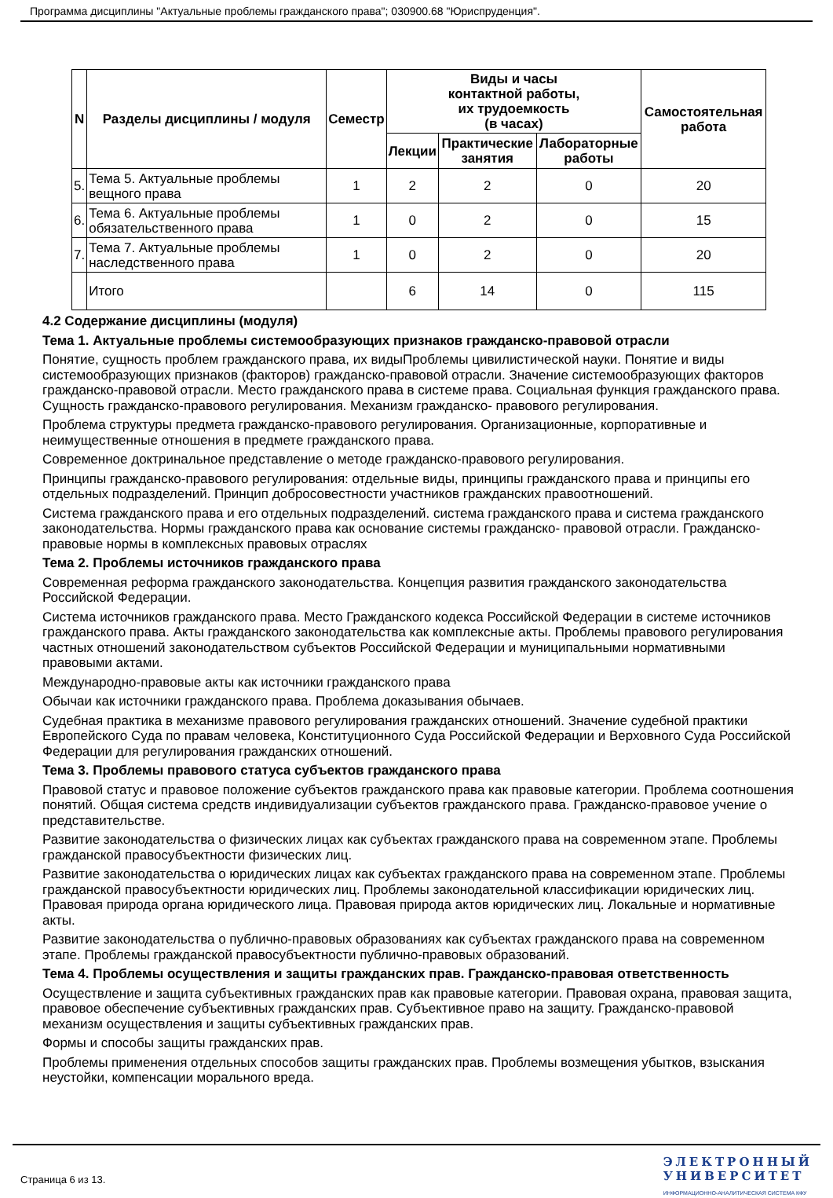Программа дисциплины "Актуальные проблемы гражданского права"; 030900.68 "Юриспруденция".
| N | Разделы дисциплины / модуля | Семестр | Виды и часы контактной работы, их трудоемкость (в часах) | | | Самостоятельная работа |
| --- | --- | --- | --- | --- | --- | --- |
| | | | Лекции | Практические занятия | Лабораторные работы | |
| 5. | Тема 5. Актуальные проблемы вещного права | 1 | 2 | 2 | 0 | 20 |
| 6. | Тема 6. Актуальные проблемы обязательственного права | 1 | 0 | 2 | 0 | 15 |
| 7. | Тема 7. Актуальные проблемы наследственного права | 1 | 0 | 2 | 0 | 20 |
| | Итого | | 6 | 14 | 0 | 115 |
4.2 Содержание дисциплины (модуля)
Тема 1. Актуальные проблемы системообразующих признаков гражданско-правовой отрасли
Понятие, сущность проблем гражданского права, их видыПроблемы цивилистической науки. Понятие и виды системообразующих признаков (факторов) гражданско-правовой отрасли. Значение системообразующих факторов гражданско-правовой отрасли. Место гражданского права в системе права. Социальная функция гражданского права. Сущность гражданско-правового регулирования. Механизм гражданско- правового регулирования.
Проблема структуры предмета гражданско-правового регулирования. Организационные, корпоративные и неимущественные отношения в предмете гражданского права.
Современное доктринальное представление о методе гражданско-правового регулирования.
Принципы гражданско-правового регулирования: отдельные виды, принципы гражданского права и принципы его отдельных подразделений. Принцип добросовестности участников гражданских правоотношений.
Система гражданского права и его отдельных подразделений. система гражданского права и система гражданского законодательства. Нормы гражданского права как основание системы гражданско- правовой отрасли. Гражданско-правовые нормы в комплексных правовых отраслях
Тема 2. Проблемы источников гражданского права
Современная реформа гражданского законодательства. Концепция развития гражданского законодательства Российской Федерации.
Система источников гражданского права. Место Гражданского кодекса Российской Федерации в системе источников гражданского права. Акты гражданского законодательства как комплексные акты. Проблемы правового регулирования частных отношений законодательством субъектов Российской Федерации и муниципальными нормативными правовыми актами.
Международно-правовые акты как источники гражданского права
Обычаи как источники гражданского права. Проблема доказывания обычаев.
Судебная практика в механизме правового регулирования гражданских отношений. Значение судебной практики Европейского Суда по правам человека, Конституционного Суда Российской Федерации и Верховного Суда Российской Федерации для регулирования гражданских отношений.
Тема 3. Проблемы правового статуса субъектов гражданского права
Правовой статус и правовое положение субъектов гражданского права как правовые категории. Проблема соотношения понятий. Общая система средств индивидуализации субъектов гражданского права. Гражданско-правовое учение о представительстве.
Развитие законодательства о физических лицах как субъектах гражданского права на современном этапе. Проблемы гражданской правосубъектности физических лиц.
Развитие законодательства о юридических лицах как субъектах гражданского права на современном этапе. Проблемы гражданской правосубъектности юридических лиц. Проблемы законодательной классификации юридических лиц. Правовая природа органа юридического лица. Правовая природа актов юридических лиц. Локальные и нормативные акты.
Развитие законодательства о публично-правовых образованиях как субъектах гражданского права на современном этапе. Проблемы гражданской правосубъектности публично-правовых образований.
Тема 4. Проблемы осуществления и защиты гражданских прав. Гражданско-правовая ответственность
Осуществление и защита субъективных гражданских прав как правовые категории. Правовая охрана, правовая защита, правовое обеспечение субъективных гражданских прав. Субъективное право на защиту. Гражданско-правовой механизм осуществления и защиты субъективных гражданских прав.
Формы и способы защиты гражданских прав.
Проблемы применения отдельных способов защиты гражданских прав. Проблемы возмещения убытков, взыскания неустойки, компенсации морального вреда.
Страница 6 из 13.
ЭЛЕКТРОННЫЙ
УНИВЕРСИТЕТ
ИНФОРМАЦИОННО-АНАЛИТИЧЕСКАЯ СИСТЕМА КФУ